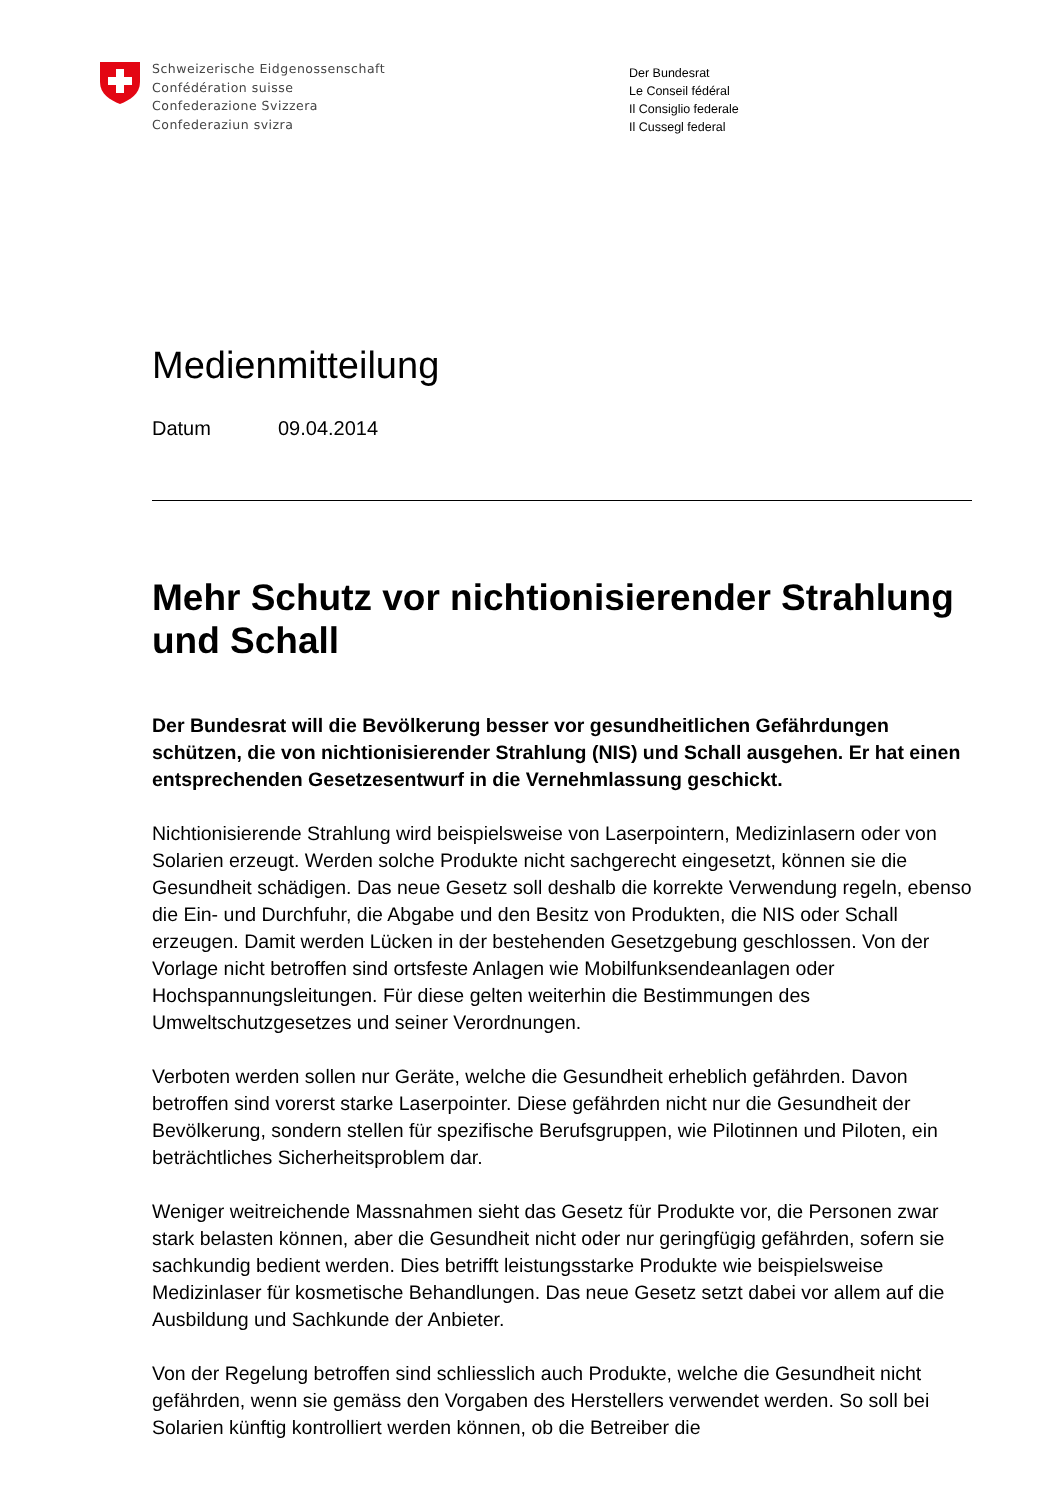Schweizerische Eidgenossenschaft
Confédération suisse
Confederazione Svizzera
Confederaziun svizra
Der Bundesrat
Le Conseil fédéral
Il Consiglio federale
Il Cussegl federal
Medienmitteilung
Datum 09.04.2014
Mehr Schutz vor nichtionisierender Strahlung und Schall
Der Bundesrat will die Bevölkerung besser vor gesundheitlichen Gefährdungen schützen, die von nichtionisierender Strahlung (NIS) und Schall ausgehen. Er hat einen entsprechenden Gesetzesentwurf in die Vernehmlassung geschickt.
Nichtionisierende Strahlung wird beispielsweise von Laserpointern, Medizinlasern oder von Solarien erzeugt. Werden solche Produkte nicht sachgerecht eingesetzt, können sie die Gesundheit schädigen. Das neue Gesetz soll deshalb die korrekte Verwendung regeln, ebenso die Ein- und Durchfuhr, die Abgabe und den Besitz von Produkten, die NIS oder Schall erzeugen. Damit werden Lücken in der bestehenden Gesetzgebung geschlossen. Von der Vorlage nicht betroffen sind ortsfeste Anlagen wie Mobilfunksendeanlagen oder Hochspannungsleitungen. Für diese gelten weiterhin die Bestimmungen des Umweltschutzgesetzes und seiner Verordnungen.
Verboten werden sollen nur Geräte, welche die Gesundheit erheblich gefährden. Davon betroffen sind vorerst starke Laserpointer. Diese gefährden nicht nur die Gesundheit der Bevölkerung, sondern stellen für spezifische Berufsgruppen, wie Pilotinnen und Piloten, ein beträchtliches Sicherheitsproblem dar.
Weniger weitreichende Massnahmen sieht das Gesetz für Produkte vor, die Personen zwar stark belasten können, aber die Gesundheit nicht oder nur geringfügig gefährden, sofern sie sachkundig bedient werden. Dies betrifft leistungsstarke Produkte wie beispielsweise Medizinlaser für kosmetische Behandlungen. Das neue Gesetz setzt dabei vor allem auf die Ausbildung und Sachkunde der Anbieter.
Von der Regelung betroffen sind schliesslich auch Produkte, welche die Gesundheit nicht gefährden, wenn sie gemäss den Vorgaben des Herstellers verwendet werden. So soll bei Solarien künftig kontrolliert werden können, ob die Betreiber die